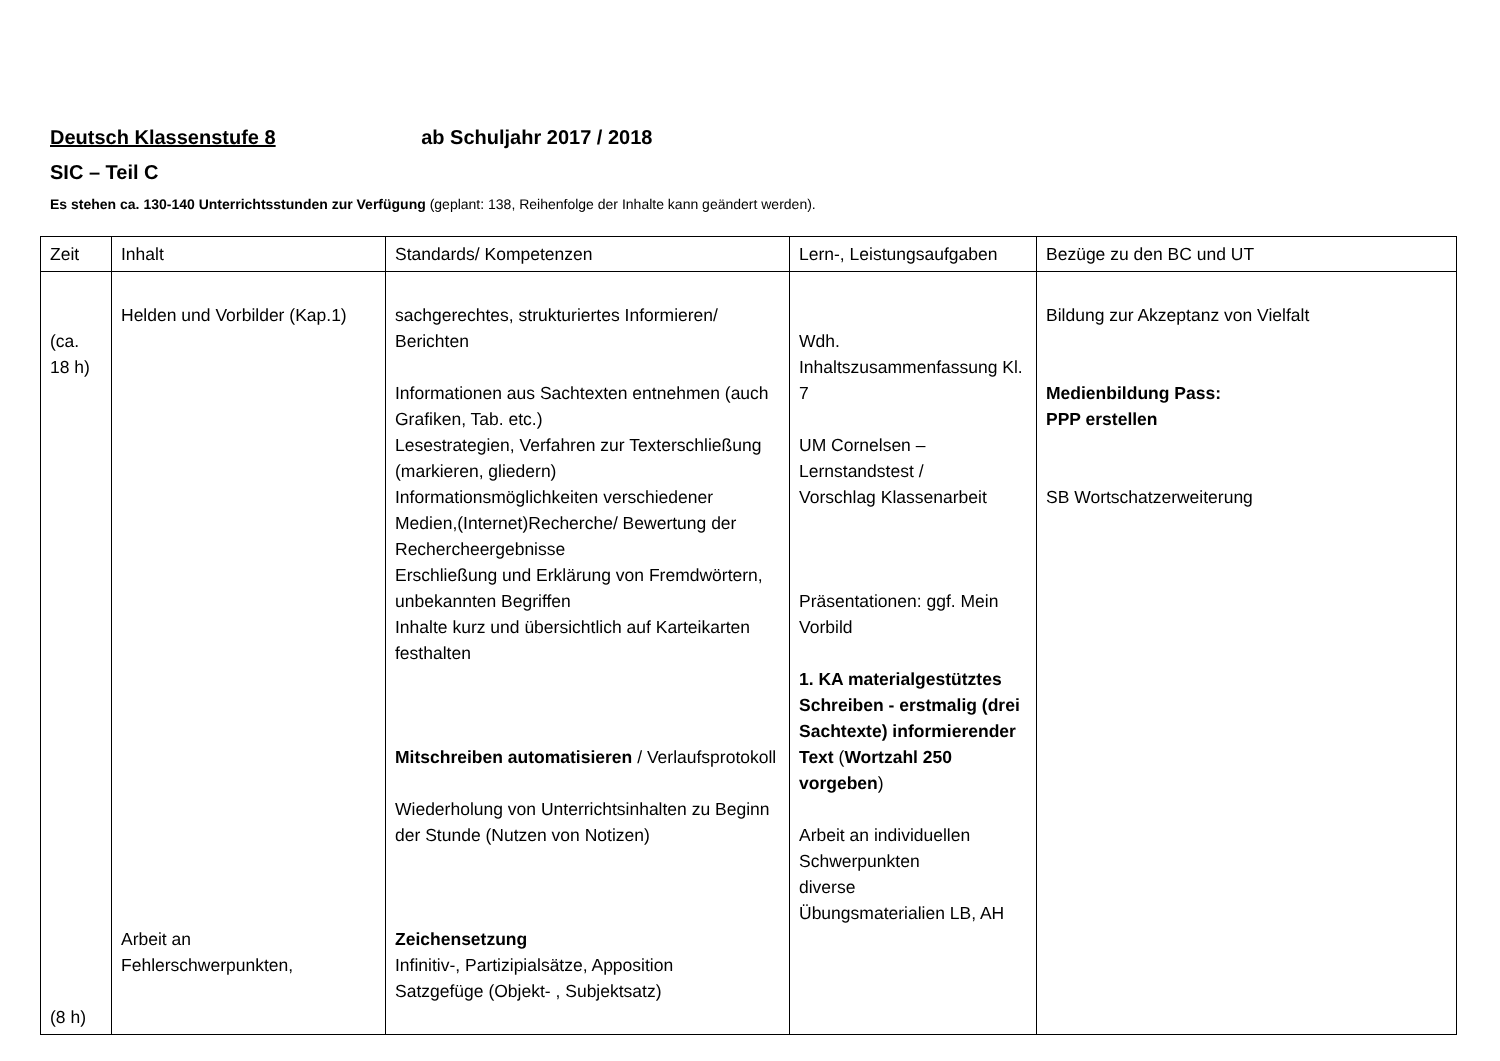Deutsch Klassenstufe 8 ab Schuljahr 2017 / 2018
SIC – Teil C
Es stehen ca. 130-140 Unterrichtsstunden zur Verfügung (geplant: 138, Reihenfolge der Inhalte kann geändert werden).
| Zeit | Inhalt | Standards/ Kompetenzen | Lern-, Leistungsaufgaben | Bezüge zu den BC und UT |
| --- | --- | --- | --- | --- |
| (ca. 18 h) (8 h) | Helden und Vorbilder (Kap.1) Arbeit an Fehlerschwerpunkten, | sachgerechtes, strukturiertes Informieren/ Berichten Informationen aus Sachtexten entnehmen (auch Grafiken, Tab. etc.) Lesestrategien, Verfahren zur Texterschließung (markieren, gliedern) Informationsmöglichkeiten verschiedener Medien,(Internet)Recherche/ Bewertung der Rechercheergebnisse Erschließung und Erklärung von Fremdwörtern, unbekannten Begriffen Inhalte kurz und übersichtlich auf Karteikarten festhalten Mitschreiben automatisieren / Verlaufsprotokoll Wiederholung von Unterrichtsinhalten zu Beginn der Stunde (Nutzen von Notizen) Zeichensetzung Infinitiv-, Partizipialsätze, Apposition Satzgefüge (Objekt- , Subjektsatz) | Wdh. Inhaltszusammenfassung Kl. 7 UM Cornelsen – Lernstandstest / Vorschlag Klassenarbeit Präsentationen: ggf. Mein Vorbild 1. KA materialgestütztes Schreiben - erstmalig (drei Sachtexte) informierender Text ( Wortzahl 250 vorgeben ) Arbeit an individuellen Schwerpunkten diverse Übungsmaterialien LB, AH | Bildung zur Akzeptanz von Vielfalt Medienbildung Pass: PPP erstellen SB Wortschatzerweiterung |